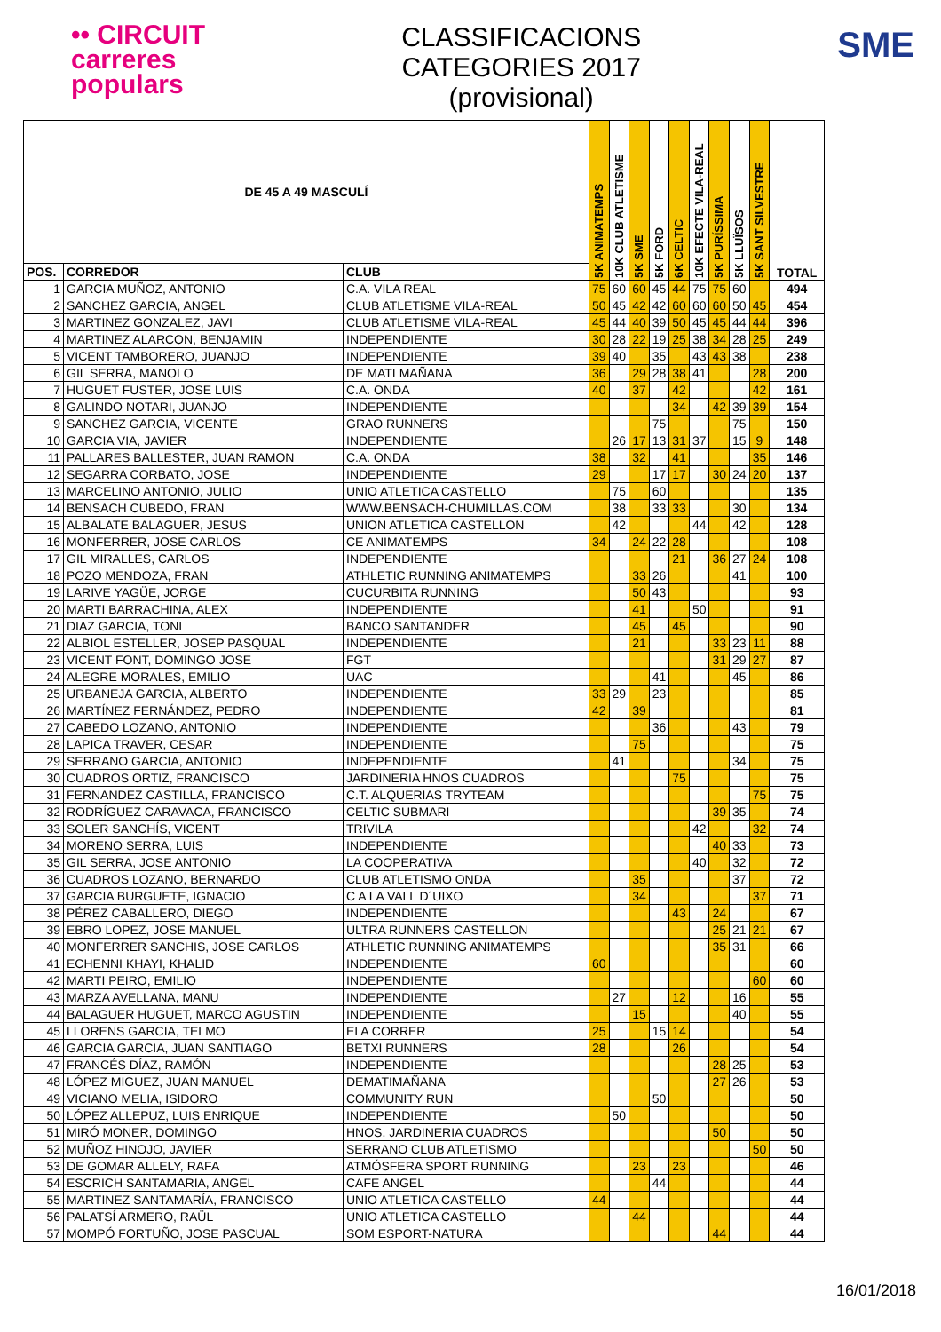•• CIRCUIT
carreres
populars
CLASSIFICACIONS
CATEGORIES 2017
(provisional)
SME
| DE 45 A 49 MASCULÍ | | | 5K ANIMATEMPS | 10K CLUB ATLETISME | 5K SME | 5K FORD | 6K CELTIC | 10K EFECTE VILA-REAL | 5K PURÍSSIMA | 5K LLUÏSOS | 5K SANT SILVESTRE | TOTAL |
| --- | --- | --- | --- | --- | --- | --- | --- | --- | --- | --- | --- | --- |
| POS. | CORREDOR | CLUB | | | | | | | | | | |
| 1 | GARCIA MUÑOZ, ANTONIO | C.A. VILA REAL | 75 | 60 | 60 | 45 | 44 | 75 | 75 | 60 | | 494 |
| 2 | SANCHEZ GARCIA, ANGEL | CLUB ATLETISME VILA-REAL | 50 | 45 | 42 | 42 | 60 | 60 | 60 | 50 | 45 | 454 |
| 3 | MARTINEZ GONZALEZ, JAVI | CLUB ATLETISME VILA-REAL | 45 | 44 | 40 | 39 | 50 | 45 | 45 | 44 | 44 | 396 |
| 4 | MARTINEZ ALARCON, BENJAMIN | INDEPENDIENTE | 30 | 28 | 22 | 19 | 25 | 38 | 34 | 28 | 25 | 249 |
| 5 | VICENT TAMBORERO, JUANJO | INDEPENDIENTE | 39 | 40 | | 35 | | 43 | 43 | 38 | | 238 |
| 6 | GIL SERRA, MANOLO | DE MATI MAÑANA | 36 | | 29 | 28 | 38 | 41 | | | 28 | 200 |
| 7 | HUGUET FUSTER, JOSE LUIS | C.A. ONDA | 40 | | 37 | | 42 | | | | 42 | 161 |
| 8 | GALINDO NOTARI, JUANJO | INDEPENDIENTE | | | | | 34 | | 42 | 39 | 39 | 154 |
| 9 | SANCHEZ GARCIA, VICENTE | GRAO RUNNERS | | | | 75 | | | | 75 | | 150 |
| 10 | GARCIA VIA, JAVIER | INDEPENDIENTE | | 26 | 17 | 13 | 31 | 37 | | 15 | 9 | 148 |
| 11 | PALLARES BALLESTER, JUAN RAMON | C.A. ONDA | 38 | | 32 | | 41 | | | | 35 | 146 |
| 12 | SEGARRA CORBATO, JOSE | INDEPENDIENTE | 29 | | | 17 | 17 | | 30 | 24 | 20 | 137 |
| 13 | MARCELINO ANTONIO, JULIO | UNIO ATLETICA CASTELLO | | 75 | | 60 | | | | | | 135 |
| 14 | BENSACH CUBEDO, FRAN | WWW.BENSACH-CHUMILLAS.COM | | 38 | | 33 | 33 | | | 30 | | 134 |
| 15 | ALBALATE BALAGUER, JESUS | UNION ATLETICA CASTELLON | | 42 | | | | 44 | | 42 | | 128 |
| 16 | MONFERRER, JOSE CARLOS | CE ANIMATEMPS | 34 | | 24 | 22 | 28 | | | | | 108 |
| 17 | GIL MIRALLES, CARLOS | INDEPENDIENTE | | | | | 21 | | 36 | 27 | 24 | 108 |
| 18 | POZO MENDOZA, FRAN | ATHLETIC RUNNING ANIMATEMPS | | | 33 | 26 | | | | 41 | | 100 |
| 19 | LARIVE YAGÜE, JORGE | CUCURBITA RUNNING | | | 50 | 43 | | | | | | 93 |
| 20 | MARTI BARRACHINA, ALEX | INDEPENDIENTE | | | 41 | | | 50 | | | | 91 |
| 21 | DIAZ GARCIA, TONI | BANCO SANTANDER | | | 45 | | 45 | | | | | 90 |
| 22 | ALBIOL ESTELLER, JOSEP PASQUAL | INDEPENDIENTE | | | 21 | | | | 33 | 23 | 11 | 88 |
| 23 | VICENT FONT, DOMINGO JOSE | FGT | | | | | | | 31 | 29 | 27 | 87 |
| 24 | ALEGRE MORALES, EMILIO | UAC | | | | 41 | | | | 45 | | 86 |
| 25 | URBANEJA GARCIA, ALBERTO | INDEPENDIENTE | 33 | 29 | | 23 | | | | | | 85 |
| 26 | MARTÍNEZ FERNÁNDEZ, PEDRO | INDEPENDIENTE | 42 | | 39 | | | | | | | 81 |
| 27 | CABEDO LOZANO, ANTONIO | INDEPENDIENTE | | | | 36 | | | | 43 | | 79 |
| 28 | LAPICA TRAVER, CESAR | INDEPENDIENTE | | | 75 | | | | | | | 75 |
| 29 | SERRANO GARCIA, ANTONIO | INDEPENDIENTE | | 41 | | | | | | 34 | | 75 |
| 30 | CUADROS ORTIZ, FRANCISCO | JARDINERIA HNOS CUADROS | | | | | 75 | | | | | 75 |
| 31 | FERNANDEZ CASTILLA, FRANCISCO | C.T. ALQUERIAS TRYTEAM | | | | | | | | | 75 | 75 |
| 32 | RODRÍGUEZ CARAVACA, FRANCISCO | CELTIC SUBMARI | | | | | | | 39 | 35 | | 74 |
| 33 | SOLER SANCHÍS, VICENT | TRIVILA | | | | | | 42 | | | 32 | 74 |
| 34 | MORENO SERRA, LUIS | INDEPENDIENTE | | | | | | | 40 | 33 | | 73 |
| 35 | GIL SERRA, JOSE ANTONIO | LA COOPERATIVA | | | | | | 40 | | 32 | | 72 |
| 36 | CUADROS LOZANO, BERNARDO | CLUB ATLETISMO ONDA | | | 35 | | | | | 37 | | 72 |
| 37 | GARCIA BURGUETE, IGNACIO | C A LA VALL D´UIXO | | | 34 | | | | | | 37 | 71 |
| 38 | PÉREZ CABALLERO, DIEGO | INDEPENDIENTE | | | | | 43 | | 24 | | | 67 |
| 39 | EBRO LOPEZ, JOSE MANUEL | ULTRA RUNNERS CASTELLON | | | | | | | 25 | 21 | 21 | 67 |
| 40 | MONFERRER SANCHIS, JOSE CARLOS | ATHLETIC RUNNING ANIMATEMPS | | | | | | | 35 | 31 | | 66 |
| 41 | ECHENNI KHAYI, KHALID | INDEPENDIENTE | 60 | | | | | | | | | 60 |
| 42 | MARTI PEIRO, EMILIO | INDEPENDIENTE | | | | | | | | | 60 | 60 |
| 43 | MARZA AVELLANA, MANU | INDEPENDIENTE | | 27 | | | 12 | | | 16 | | 55 |
| 44 | BALAGUER HUGUET, MARCO AGUSTIN | INDEPENDIENTE | | | 15 | | | | | 40 | | 55 |
| 45 | LLORENS GARCIA, TELMO | EI A CORRER | 25 | | | 15 | 14 | | | | | 54 |
| 46 | GARCIA GARCIA, JUAN SANTIAGO | BETXI RUNNERS | 28 | | | | 26 | | | | | 54 |
| 47 | FRANCÉS DÍAZ, RAMÓN | INDEPENDIENTE | | | | | | | 28 | 25 | | 53 |
| 48 | LÓPEZ MIGUEZ, JUAN MANUEL | DEMATIMAÑANA | | | | | | | 27 | 26 | | 53 |
| 49 | VICIANO MELIA, ISIDORO | COMMUNITY RUN | | | | 50 | | | | | | 50 |
| 50 | LÓPEZ ALLEPUZ, LUIS ENRIQUE | INDEPENDIENTE | | 50 | | | | | | | | 50 |
| 51 | MIRÓ MONER, DOMINGO | HNOS. JARDINERIA CUADROS | | | | | | | 50 | | | 50 |
| 52 | MUÑOZ HINOJO, JAVIER | SERRANO CLUB ATLETISMO | | | | | | | | | 50 | 50 |
| 53 | DE GOMAR ALLELY, RAFA | ATMÓSFERA SPORT RUNNING | | | 23 | | 23 | | | | | 46 |
| 54 | ESCRICH SANTAMARIA, ANGEL | CAFE ANGEL | | | | 44 | | | | | | 44 |
| 55 | MARTINEZ SANTAMARÍA, FRANCISCO | UNIO ATLETICA CASTELLO | 44 | | | | | | | | | 44 |
| 56 | PALATSÍ ARMERO, RAÜL | UNIO ATLETICA CASTELLO | | | 44 | | | | | | | 44 |
| 57 | MOMPÓ FORTUÑO, JOSE PASCUAL | SOM ESPORT-NATURA | | | | | | | 44 | | | 44 |
16/01/2018